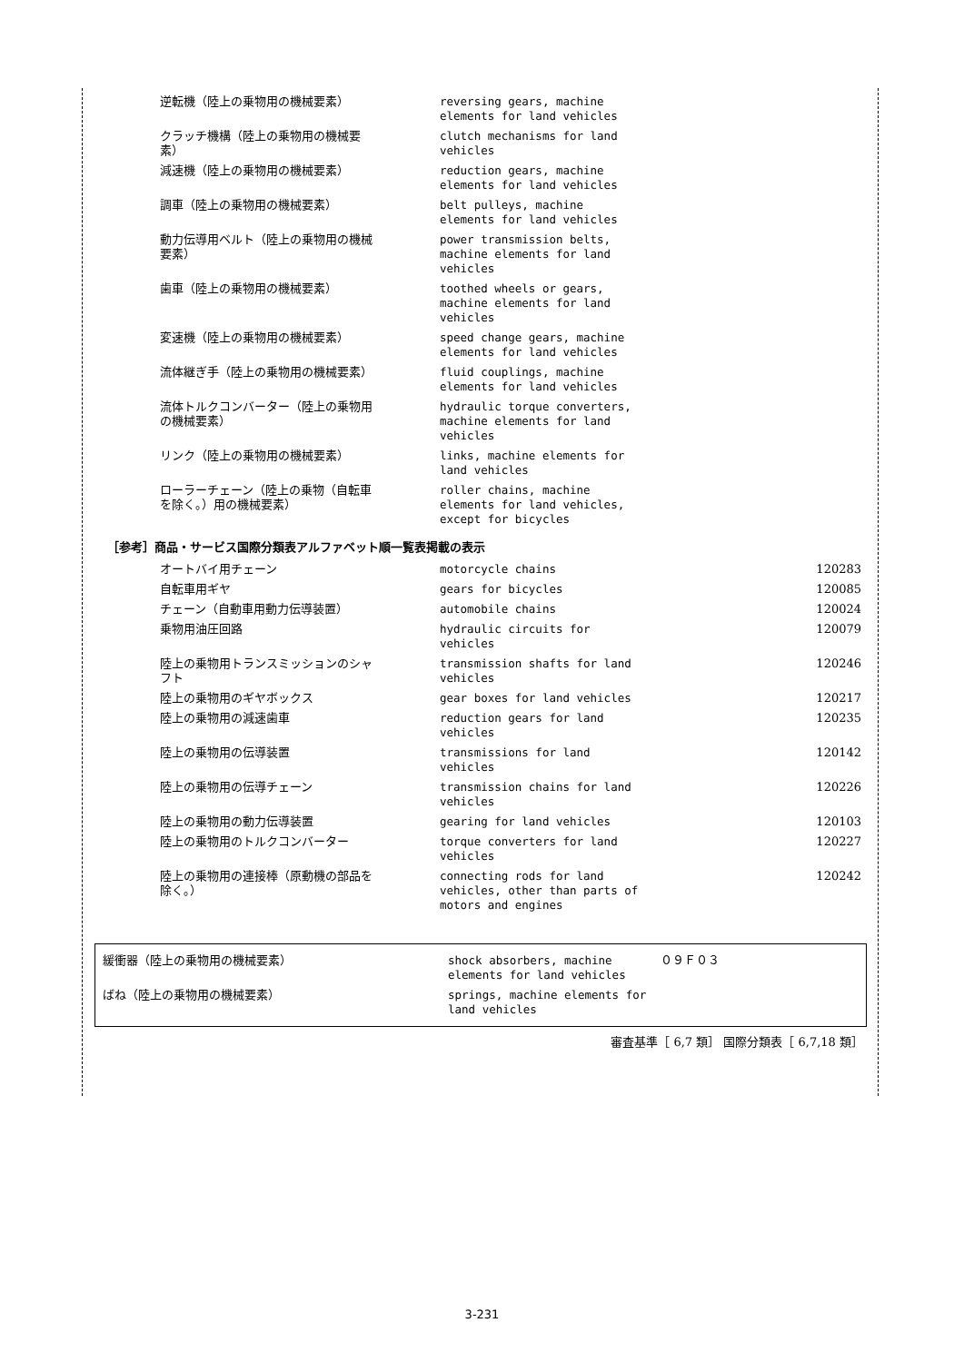| 逆転機（陸上の乗物用の機械要素） | reversing gears, machine elements for land vehicles | |
| クラッチ機構（陸上の乗物用の機械要素） | clutch mechanisms for land vehicles | |
| 減速機（陸上の乗物用の機械要素） | reduction gears, machine elements for land vehicles | |
| 調車（陸上の乗物用の機械要素） | belt pulleys, machine elements for land vehicles | |
| 動力伝導用ベルト（陸上の乗物用の機械要素） | power transmission belts, machine elements for land vehicles | |
| 歯車（陸上の乗物用の機械要素） | toothed wheels or gears, machine elements for land vehicles | |
| 変速機（陸上の乗物用の機械要素） | speed change gears, machine elements for land vehicles | |
| 流体継ぎ手（陸上の乗物用の機械要素） | fluid couplings, machine elements for land vehicles | |
| 流体トルクコンバーター（陸上の乗物用の機械要素） | hydraulic torque converters, machine elements for land vehicles | |
| リンク（陸上の乗物用の機械要素） | links, machine elements for land vehicles | |
| ローラーチェーン（陸上の乗物（自転車を除く。）用の機械要素） | roller chains, machine elements for land vehicles, except for bicycles | |
［参考］商品・サービス国際分類表アルファベット順一覧表掲載の表示
| オートバイ用チェーン | motorcycle chains | 120283 |
| 自転車用ギヤ | gears for bicycles | 120085 |
| チェーン（自動車用動力伝導装置） | automobile chains | 120024 |
| 乗物用油圧回路 | hydraulic circuits for vehicles | 120079 |
| 陸上の乗物用トランスミッションのシャフト | transmission shafts for land vehicles | 120246 |
| 陸上の乗物用のギヤボックス | gear boxes for land vehicles | 120217 |
| 陸上の乗物用の減速歯車 | reduction gears for land vehicles | 120235 |
| 陸上の乗物用の伝導装置 | transmissions for land vehicles | 120142 |
| 陸上の乗物用の伝導チェーン | transmission chains for land vehicles | 120226 |
| 陸上の乗物用の動力伝導装置 | gearing for land vehicles | 120103 |
| 陸上の乗物用のトルクコンバーター | torque converters for land vehicles | 120227 |
| 陸上の乗物用の連接棒（原動機の部品を除く。） | connecting rods for land vehicles, other than parts of motors and engines | 120242 |
| 緩衝器（陸上の乗物用の機械要素） | shock absorbers, machine elements for land vehicles | ０９Ｆ０３ |
| ばね（陸上の乗物用の機械要素） | springs, machine elements for land vehicles | |
審査基準［ 6,7 類］ 国際分類表［ 6,7,18 類］
3-231